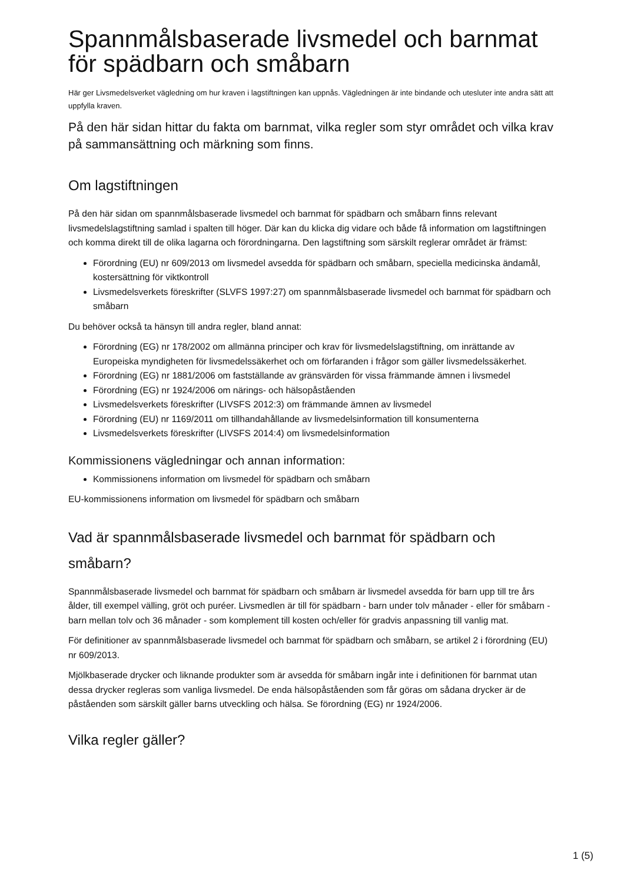Spannmålsbaserade livsmedel och barnmat för spädbarn och småbarn
Här ger Livsmedelsverket vägledning om hur kraven i lagstiftningen kan uppnås. Vägledningen är inte bindande och utesluter inte andra sätt att uppfylla kraven.
På den här sidan hittar du fakta om barnmat, vilka regler som styr området och vilka krav på sammansättning och märkning som finns.
Om lagstiftningen
På den här sidan om spannmålsbaserade livsmedel och barnmat för spädbarn och småbarn finns relevant livsmedelslagstiftning samlad i spalten till höger. Där kan du klicka dig vidare och både få information om lagstiftningen och komma direkt till de olika lagarna och förordningarna. Den lagstiftning som särskilt reglerar området är främst:
Förordning (EU) nr 609/2013 om livsmedel avsedda för spädbarn och småbarn, speciella medicinska ändamål, kostersättning för viktkontroll
Livsmedelsverkets föreskrifter (SLVFS 1997:27) om spannmålsbaserade livsmedel och barnmat för spädbarn och småbarn
Du behöver också ta hänsyn till andra regler, bland annat:
Förordning (EG) nr 178/2002 om allmänna principer och krav för livsmedelslagstiftning, om inrättande av Europeiska myndigheten för livsmedelssäkerhet och om förfaranden i frågor som gäller livsmedelssäkerhet.
Förordning (EG) nr 1881/2006 om fastställande av gränsvärden för vissa främmande ämnen i livsmedel
Förordning (EG) nr 1924/2006 om närings- och hälsopåståenden
Livsmedelsverkets föreskrifter (LIVSFS 2012:3) om främmande ämnen av livsmedel
Förordning (EU) nr 1169/2011 om tillhandahållande av livsmedelsinformation till konsumenterna
Livsmedelsverkets föreskrifter (LIVSFS 2014:4) om livsmedelsinformation
Kommissionens vägledningar och annan information:
Kommissionens information om livsmedel för spädbarn och småbarn
EU-kommissionens information om livsmedel för spädbarn och småbarn
Vad är spannmålsbaserade livsmedel och barnmat för spädbarn och småbarn?
Spannmålsbaserade livsmedel och barnmat för spädbarn och småbarn är livsmedel avsedda för barn upp till tre års ålder, till exempel välling, gröt och puréer. Livsmedlen är till för spädbarn - barn under tolv månader - eller för småbarn - barn mellan tolv och 36 månader - som komplement till kosten och/eller för gradvis anpassning till vanlig mat.
För definitioner av spannmålsbaserade livsmedel och barnmat för spädbarn och småbarn, se artikel 2 i förordning (EU) nr 609/2013.
Mjölkbaserade drycker och liknande produkter som är avsedda för småbarn ingår inte i definitionen för barnmat utan dessa drycker regleras som vanliga livsmedel. De enda hälsopåståenden som får göras om sådana drycker är de påståenden som särskilt gäller barns utveckling och hälsa. Se förordning (EG) nr 1924/2006.
Vilka regler gäller?
1 (5)